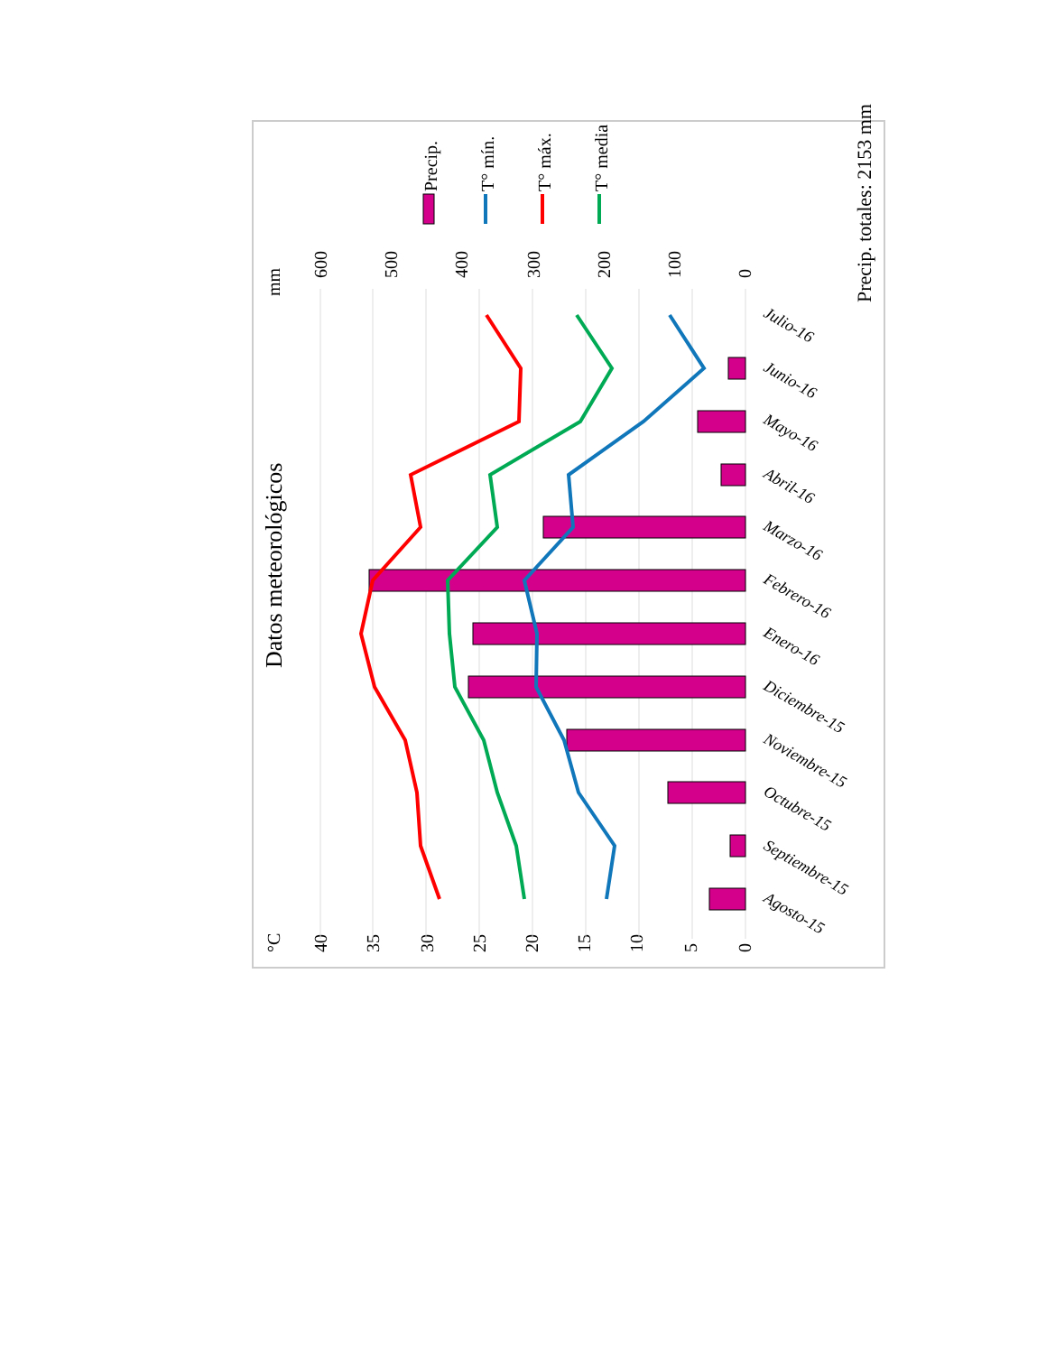Datos meteorológicos
Precip. totales: 2153 mm
Precip.
T° mín.
T° máx.
T° media
mm
600
500
400
300
200
100
0
°C
40
35
30
25
20
15
10
5
0
Julio-16
Junio-16
Mayo-16
Abril-16
Marzo-16
Febrero-16
Enero-16
Diciembre-15
Noviembre-15
Octubre-15
Septiembre-15
Agosto-15